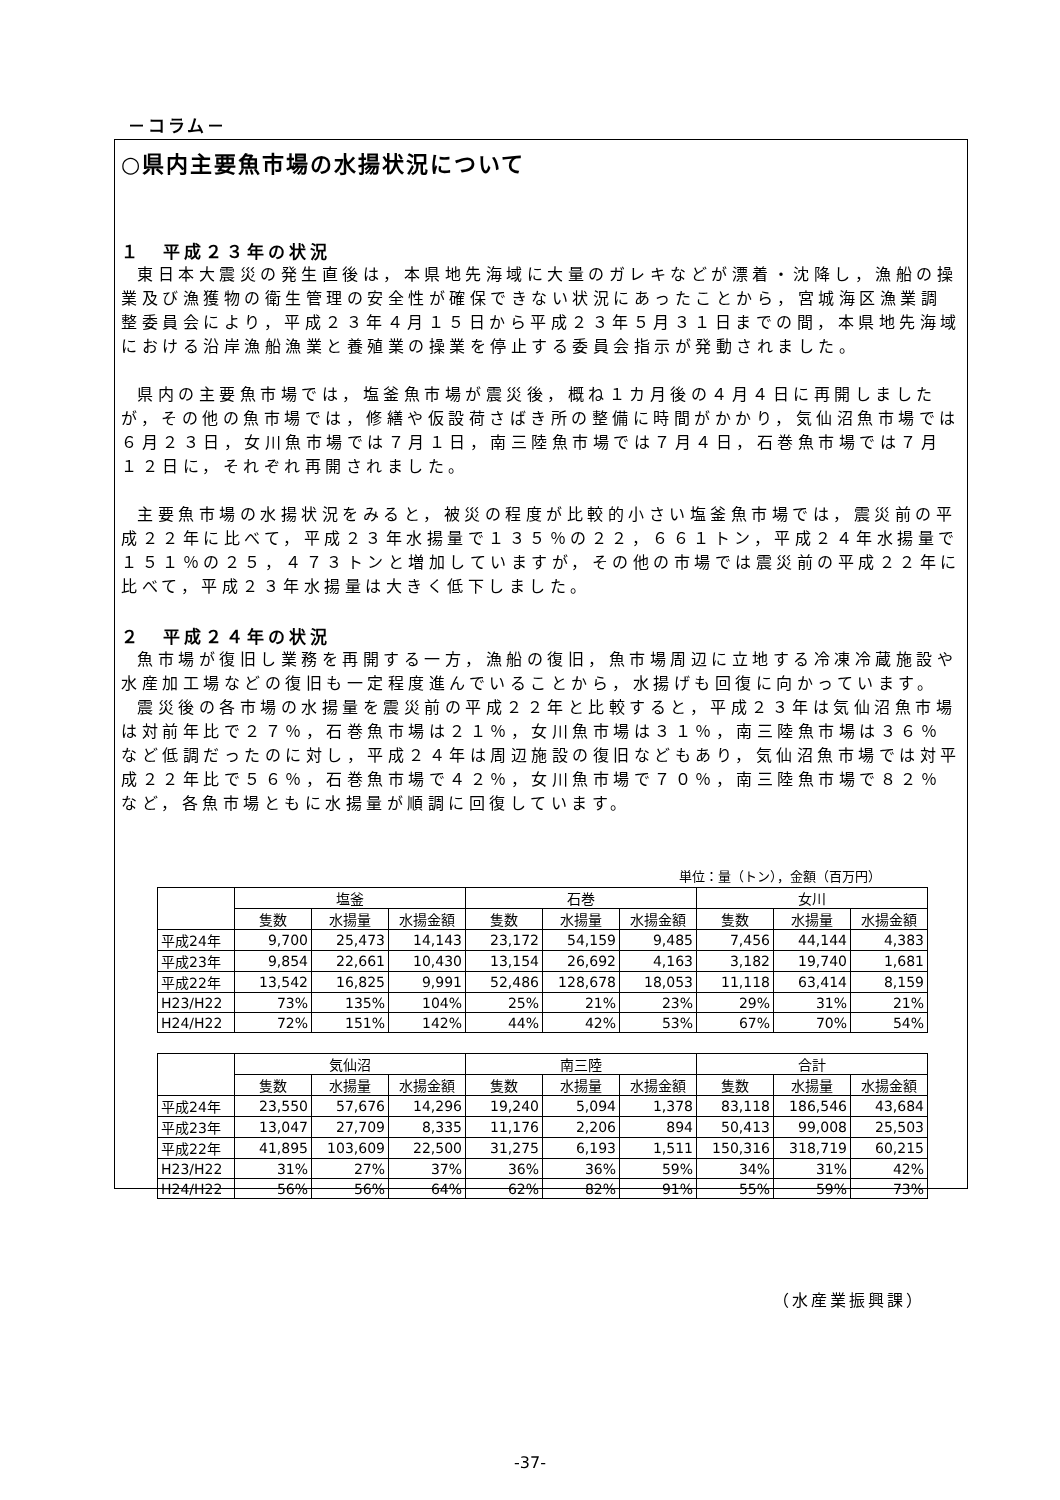－コラム－
○県内主要魚市場の水揚状況について
１　平成２３年の状況
東日本大震災の発生直後は，本県地先海域に大量のガレキなどが漂着・沈降し，漁船の操業及び漁獲物の衛生管理の安全性が確保できない状況にあったことから，宮城海区漁業調整委員会により，平成２３年４月１５日から平成２３年５月３１日までの間，本県地先海域における沿岸漁船漁業と養殖業の操業を停止する委員会指示が発動されました。
県内の主要魚市場では，塩釜魚市場が震災後，概ね１カ月後の４月４日に再開しましたが，その他の魚市場では，修繕や仮設荷さばき所の整備に時間がかかり，気仙沼魚市場では６月２３日，女川魚市場では７月１日，南三陸魚市場では７月４日，石巻魚市場では７月１２日に，それぞれ再開されました。
主要魚市場の水揚状況をみると，被災の程度が比較的小さい塩釜魚市場では，震災前の平成２２年に比べて，平成２３年水揚量で１３５％の２２，６６１トン，平成２４年水揚量で１５１％の２５，４７３トンと増加していますが，その他の市場では震災前の平成２２年に比べて，平成２３年水揚量は大きく低下しました。
２　平成２４年の状況
魚市場が復旧し業務を再開する一方，漁船の復旧，魚市場周辺に立地する冷凍冷蔵施設や水産加工場などの復旧も一定程度進んでいることから，水揚げも回復に向かっています。
震災後の各市場の水揚量を震災前の平成２２年と比較すると，平成２３年は気仙沼魚市場は対前年比で２７％，石巻魚市場は２１％，女川魚市場は３１％，南三陸魚市場は３６％など低調だったのに対し，平成２４年は周辺施設の復旧などもあり，気仙沼魚市場では対平成２２年比で５６％，石巻魚市場で４２％，女川魚市場で７０％，南三陸魚市場で８２％など，各魚市場ともに水揚量が順調に回復しています。
単位：量（トン），金額（百万円）
| | 塩釜 | | | 石巻 | | | 女川 | | |
| --- | --- | --- | --- | --- | --- | --- | --- | --- | --- |
| | 隻数 | 水揚量 | 水揚金額 | 隻数 | 水揚量 | 水揚金額 | 隻数 | 水揚量 | 水揚金額 |
| 平成24年 | 9,700 | 25,473 | 14,143 | 23,172 | 54,159 | 9,485 | 7,456 | 44,144 | 4,383 |
| 平成23年 | 9,854 | 22,661 | 10,430 | 13,154 | 26,692 | 4,163 | 3,182 | 19,740 | 1,681 |
| 平成22年 | 13,542 | 16,825 | 9,991 | 52,486 | 128,678 | 18,053 | 11,118 | 63,414 | 8,159 |
| H23/H22 | 73% | 135% | 104% | 25% | 21% | 23% | 29% | 31% | 21% |
| H24/H22 | 72% | 151% | 142% | 44% | 42% | 53% | 67% | 70% | 54% |
| | 気仙沼 | | | 南三陸 | | | 合計 | | |
| --- | --- | --- | --- | --- | --- | --- | --- | --- | --- |
| | 隻数 | 水揚量 | 水揚金額 | 隻数 | 水揚量 | 水揚金額 | 隻数 | 水揚量 | 水揚金額 |
| 平成24年 | 23,550 | 57,676 | 14,296 | 19,240 | 5,094 | 1,378 | 83,118 | 186,546 | 43,684 |
| 平成23年 | 13,047 | 27,709 | 8,335 | 11,176 | 2,206 | 894 | 50,413 | 99,008 | 25,503 |
| 平成22年 | 41,895 | 103,609 | 22,500 | 31,275 | 6,193 | 1,511 | 150,316 | 318,719 | 60,215 |
| H23/H22 | 31% | 27% | 37% | 36% | 36% | 59% | 34% | 31% | 42% |
| H24/H22 | 56% | 56% | 64% | 62% | 82% | 91% | 55% | 59% | 73% |
（水産業振興課）
-37-